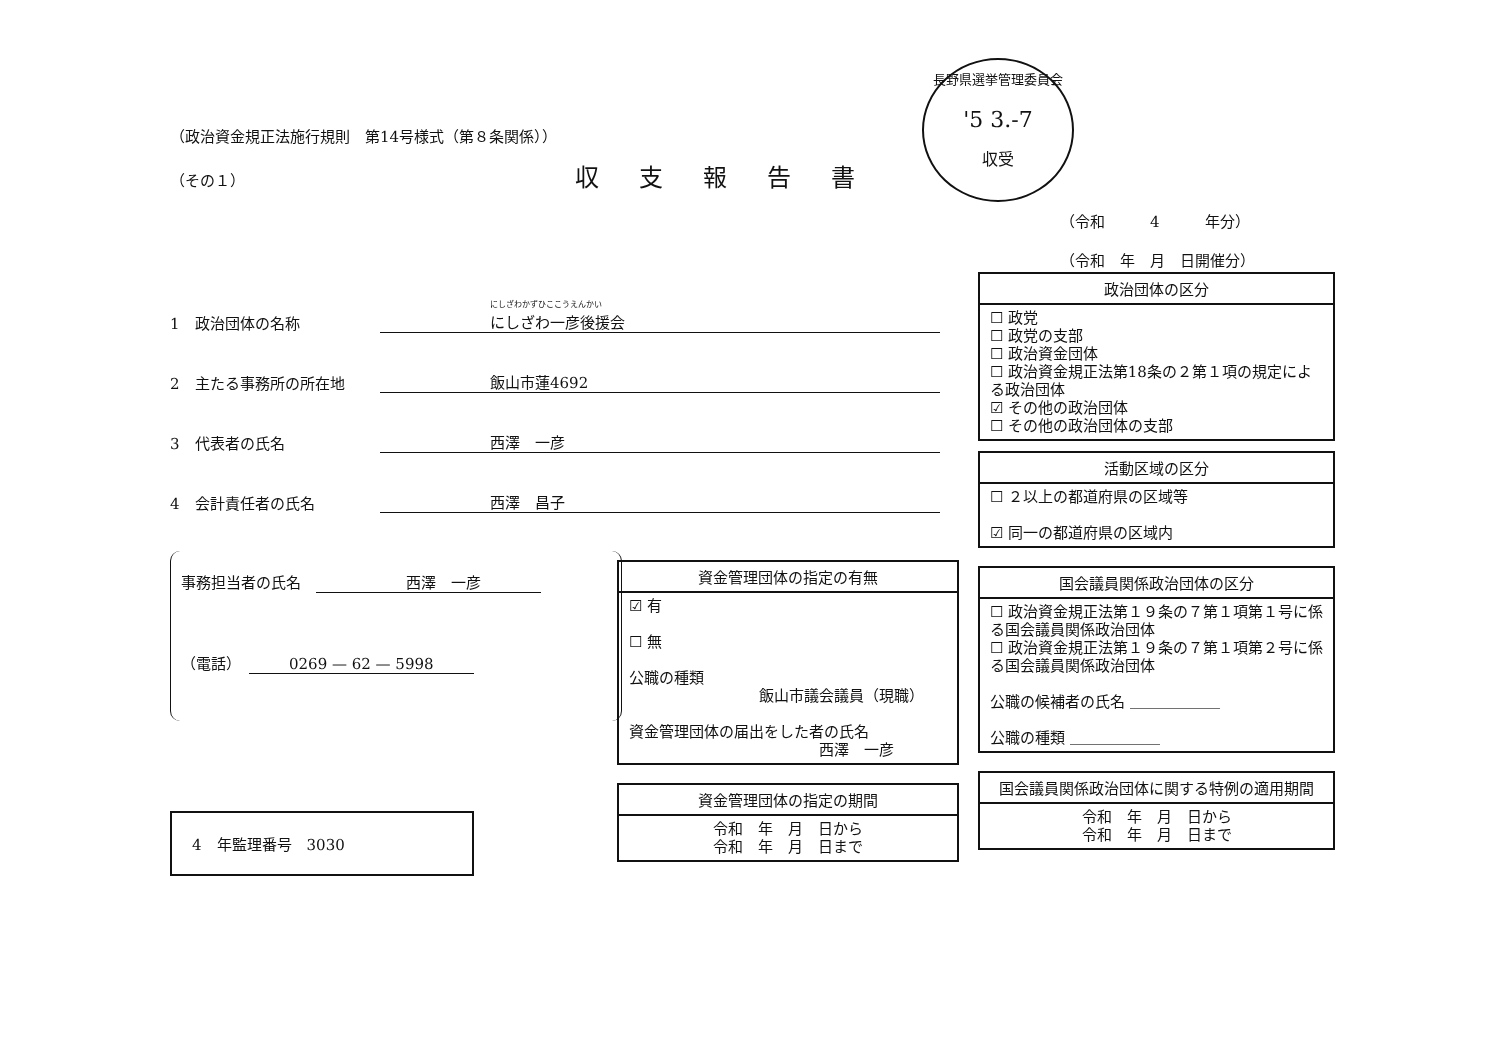長野県選挙管理委員会
'5 3.-7
収受
（政治資金規正法施行規則　第14号様式（第８条関係））
（その１） 収支報告書
1　政治団体の名称 にしざわかずひここうえんかい
にしざわ一彦後援会
2　主たる事務所の所在地 飯山市蓮4692
3　代表者の氏名 西澤　一彦
4　会計責任者の氏名 西澤　昌子
事務担当者の氏名　西澤　一彦
（電話）　0269 — 62 — 5998
4　年監理番号　3030
（令和　　　4　　　年分）
（令和　年　月　日開催分）
政治団体の区分
☐ 政党
☐ 政党の支部
☐ 政治資金団体
☐ 政治資金規正法第18条の２第１項の規定による政治団体
☑ その他の政治団体
☐ その他の政治団体の支部
活動区域の区分
☐ ２以上の都道府県の区域等
☑ 同一の都道府県の区域内
国会議員関係政治団体の区分
☐ 政治資金規正法第１９条の７第１項第１号に係る国会議員関係政治団体
☐ 政治資金規正法第１９条の７第１項第２号に係る国会議員関係政治団体
公職の候補者の氏名 ＿＿＿＿＿＿
公職の種類 ＿＿＿＿＿＿
国会議員関係政治団体に関する特例の適用期間
令和　年　月　日から
令和　年　月　日まで
資金管理団体の指定の有無
☑ 有
☐ 無
公職の種類
飯山市議会議員（現職）
資金管理団体の届出をした者の氏名
西澤　一彦
資金管理団体の指定の期間
令和　年　月　日から
令和　年　月　日まで